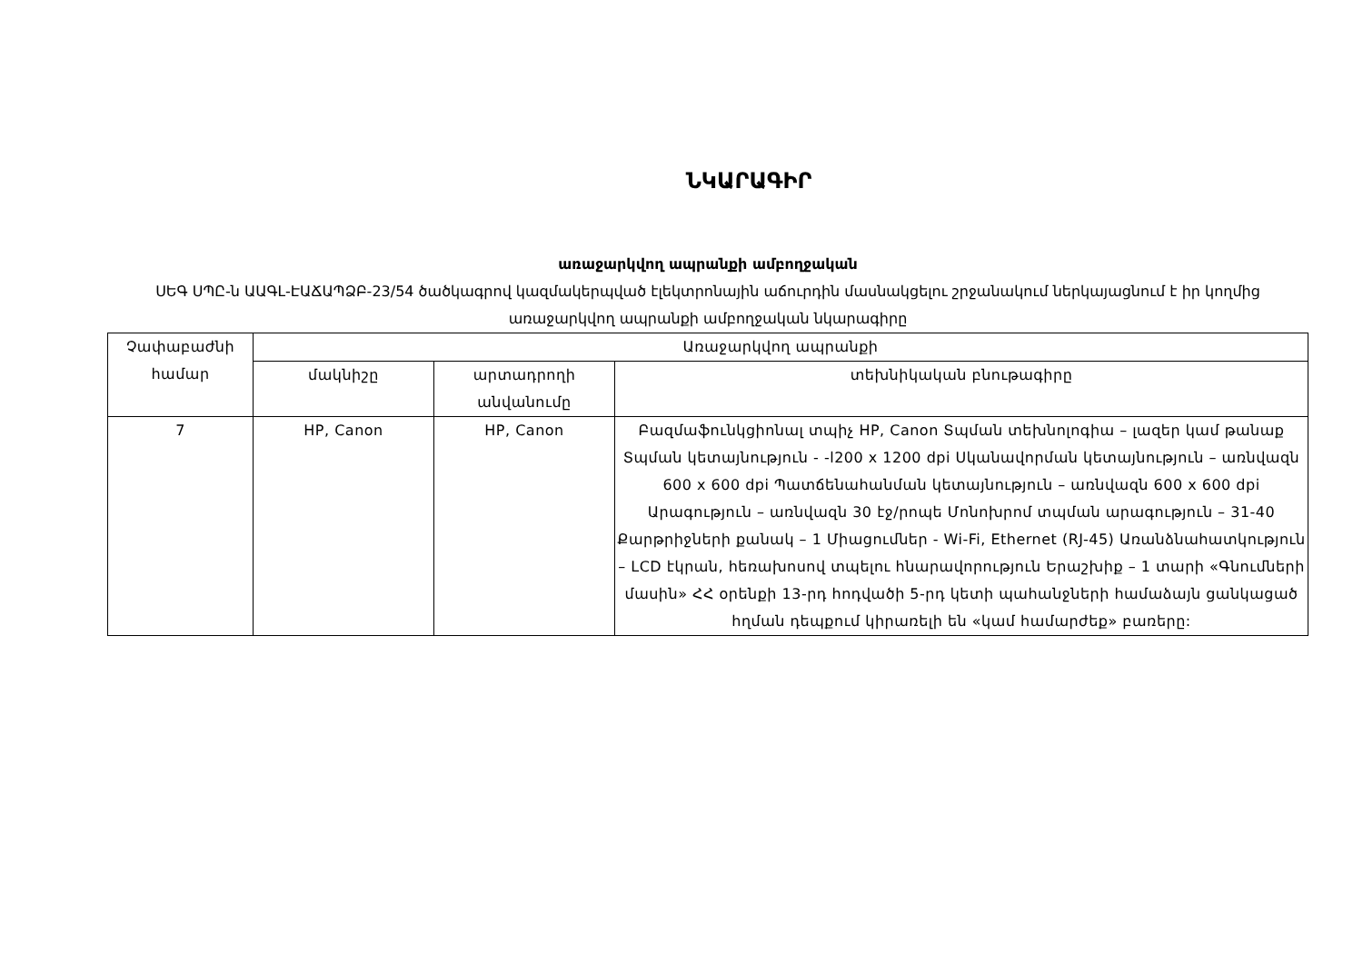ՆԿԱՐԱԳԻՐ
առաջարկվող ապրանքի ամբողջական
ՍԵԳ ՍՊԸ-ն ԱԱԳԼ-ԷԱՃԱՊՁԲ-23/54 ծածկագրով կազմակերպված էլեկտրոնային աճուրդին մասնակցելու շրջանակում ներկայացնում է իր կողմից առաջարկվող ապրանքի ամբողջական նկարագիրը
| Չափաբաժնի համար | Առաջարկվող ապրանքի | | |
| --- | --- | --- | --- |
| | մակնիշը | արտադրողի անվանումը | տեխնիկական բնութագիրը |
| 7 | HP, Canon | HP, Canon | Բազմաֆունկցիոնալ տպիչ HP, Canon Տպման տեխնոլոգիա – լազեր կամ թանաք Տպման կետայնություն - -l200 x 1200 dpi Սկանավորման կետայնություն – առնվազն 600 x 600 dpi Պատճենահանման կետայնություն – առնվազն 600 x 600 dpi Արագություն – առնվազն 30 էջ/րոպե Մոնոխրոմ տպման արագություն – 31-40 Քարթրիջների քանակ – 1 Միացումներ - Wi-Fi, Ethernet (RJ-45) Առանձնահատկություն – LCD էկրան, հեռախոսով տպելու հնարավորություն Երաշխիք – 1 տարի «Գնումների մասին» ՀՀ օրենքի 13-րդ հոդվածի 5-րդ կետի պահանջների համաձայն ցանկացած հղման դեպքում կիրառելի են «կամ համարժեք» բառերը: |